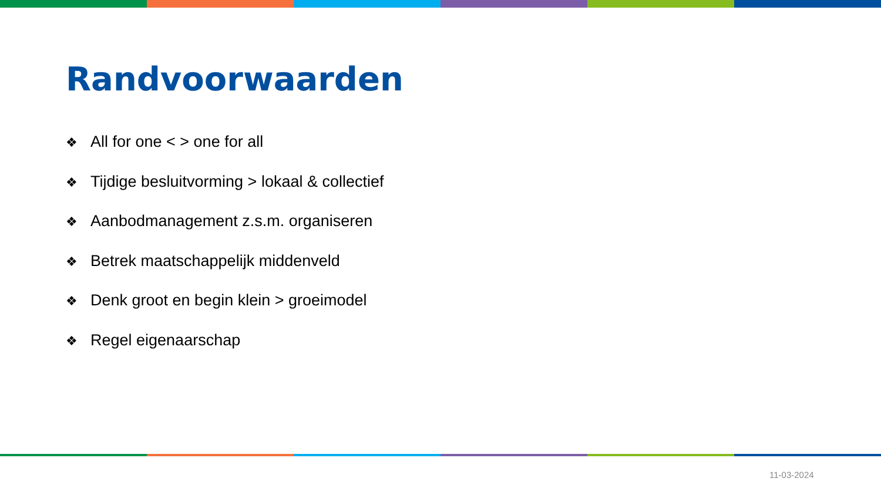Randvoorwaarden
❖ All for one < > one for all
❖ Tijdige besluitvorming > lokaal & collectief
❖ Aanbodmanagement z.s.m. organiseren
❖ Betrek maatschappelijk middenveld
❖ Denk groot en begin klein > groeimodel
❖ Regel eigenaarschap
11-03-2024